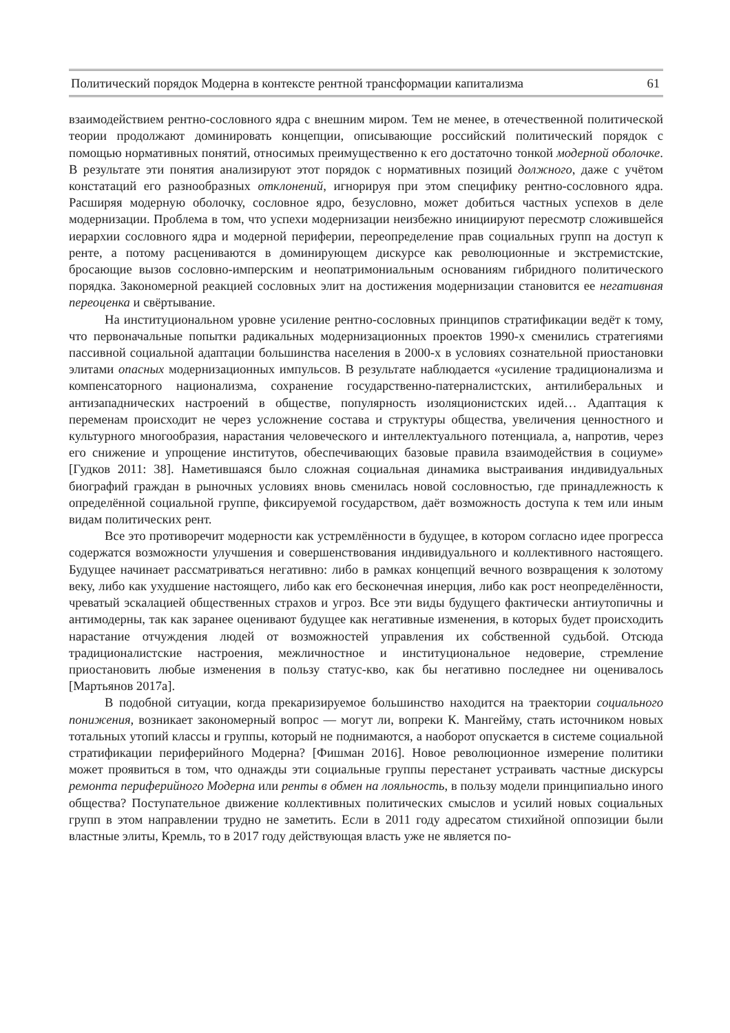Политический порядок Модерна в контексте рентной трансформации капитализма 61
взаимодействием рентно-сословного ядра с внешним миром. Тем не менее, в отечественной политической теории продолжают доминировать концепции, описывающие российский политический порядок с помощью нормативных понятий, относимых преимущественно к его достаточно тонкой модерной оболочке. В результате эти понятия анализируют этот порядок с нормативных позиций должного, даже с учётом констатаций его разнообразных отклонений, игнорируя при этом специфику рентно-сословного ядра. Расширяя модерную оболочку, сословное ядро, безусловно, может добиться частных успехов в деле модернизации. Проблема в том, что успехи модернизации неизбежно инициируют пересмотр сложившейся иерархии сословного ядра и модерной периферии, переопределение прав социальных групп на доступ к ренте, а потому расцениваются в доминирующем дискурсе как революционные и экстремистские, бросающие вызов сословно-имперским и неопатримониальным основаниям гибридного политического порядка. Закономерной реакцией сословных элит на достижения модернизации становится ее негативная переоценка и свёртывание.
На институциональном уровне усиление рентно-сословных принципов стратификации ведёт к тому, что первоначальные попытки радикальных модернизационных проектов 1990-х сменились стратегиями пассивной социальной адаптации большинства населения в 2000-х в условиях сознательной приостановки элитами опасных модернизационных импульсов. В результате наблюдается «усиление традиционализма и компенсаторного национализма, сохранение государственно-патерналистских, антилиберальных и антизападнических настроений в обществе, популярность изоляционистских идей… Адаптация к переменам происходит не через усложнение состава и структуры общества, увеличения ценностного и культурного многообразия, нарастания человеческого и интеллектуального потенциала, а, напротив, через его снижение и упрощение институтов, обеспечивающих базовые правила взаимодействия в социуме» [Гудков 2011: 38]. Наметившаяся было сложная социальная динамика выстраивания индивидуальных биографий граждан в рыночных условиях вновь сменилась новой сословностью, где принадлежность к определённой социальной группе, фиксируемой государством, даёт возможность доступа к тем или иным видам политических рент.
Все это противоречит модерности как устремлённости в будущее, в котором согласно идее прогресса содержатся возможности улучшения и совершенствования индивидуального и коллективного настоящего. Будущее начинает рассматриваться негативно: либо в рамках концепций вечного возвращения к золотому веку, либо как ухудшение настоящего, либо как его бесконечная инерция, либо как рост неопределённости, чреватый эскалацией общественных страхов и угроз. Все эти виды будущего фактически антиутопичны и антимодерны, так как заранее оценивают будущее как негативные изменения, в которых будет происходить нарастание отчуждения людей от возможностей управления их собственной судьбой. Отсюда традиционалистские настроения, межличностное и институциональное недоверие, стремление приостановить любые изменения в пользу статус-кво, как бы негативно последнее ни оценивалось [Мартьянов 2017а].
В подобной ситуации, когда прекаризируемое большинство находится на траектории социального понижения, возникает закономерный вопрос — могут ли, вопреки К. Мангейму, стать источником новых тотальных утопий классы и группы, который не поднимаются, а наоборот опускается в системе социальной стратификации периферийного Модерна? [Фишман 2016]. Новое революционное измерение политики может проявиться в том, что однажды эти социальные группы перестанет устраивать частные дискурсы ремонта периферийного Модерна или ренты в обмен на лояльность, в пользу модели принципиально иного общества? Поступательное движение коллективных политических смыслов и усилий новых социальных групп в этом направлении трудно не заметить. Если в 2011 году адресатом стихийной оппозиции были властные элиты, Кремль, то в 2017 году действующая власть уже не является по-